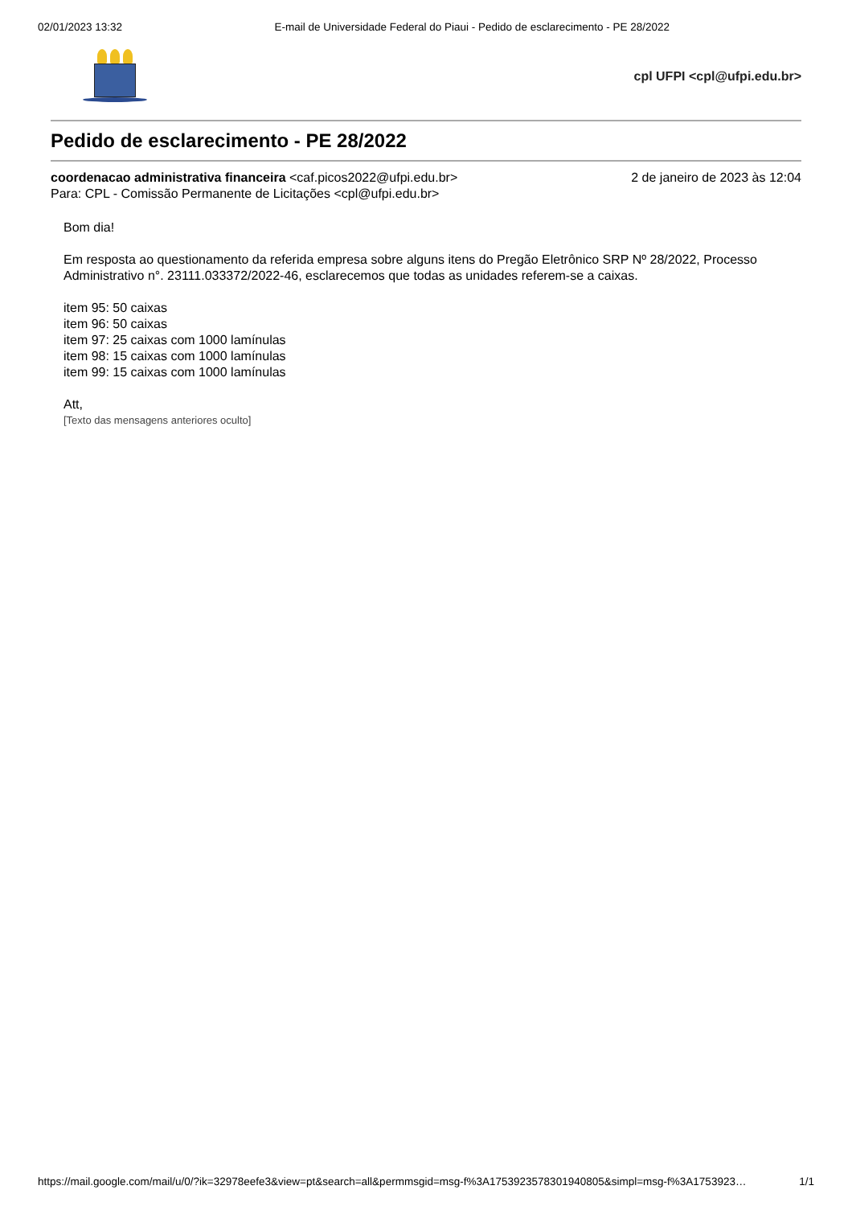02/01/2023 13:32 E-mail de Universidade Federal do Piaui - Pedido de esclarecimento - PE 28/2022
cpl UFPI <cpl@ufpi.edu.br>
Pedido de esclarecimento - PE 28/2022
coordenacao administrativa financeira <caf.picos2022@ufpi.edu.br> 2 de janeiro de 2023 às 12:04
Para: CPL - Comissão Permanente de Licitações <cpl@ufpi.edu.br>
Bom dia!
Em resposta ao questionamento da referida empresa sobre alguns itens do Pregão Eletrônico SRP Nº 28/2022, Processo Administrativo n°. 23111.033372/2022-46, esclarecemos que todas as unidades referem-se a caixas.
item 95: 50 caixas
item 96: 50 caixas
item 97: 25 caixas com 1000 lamínulas
item 98: 15 caixas com 1000 lamínulas
item 99: 15 caixas com 1000 lamínulas
Att,
[Texto das mensagens anteriores oculto]
https://mail.google.com/mail/u/0/?ik=32978eefe3&view=pt&search=all&permmsgid=msg-f%3A1753923578301940805&simpl=msg-f%3A1753923… 1/1